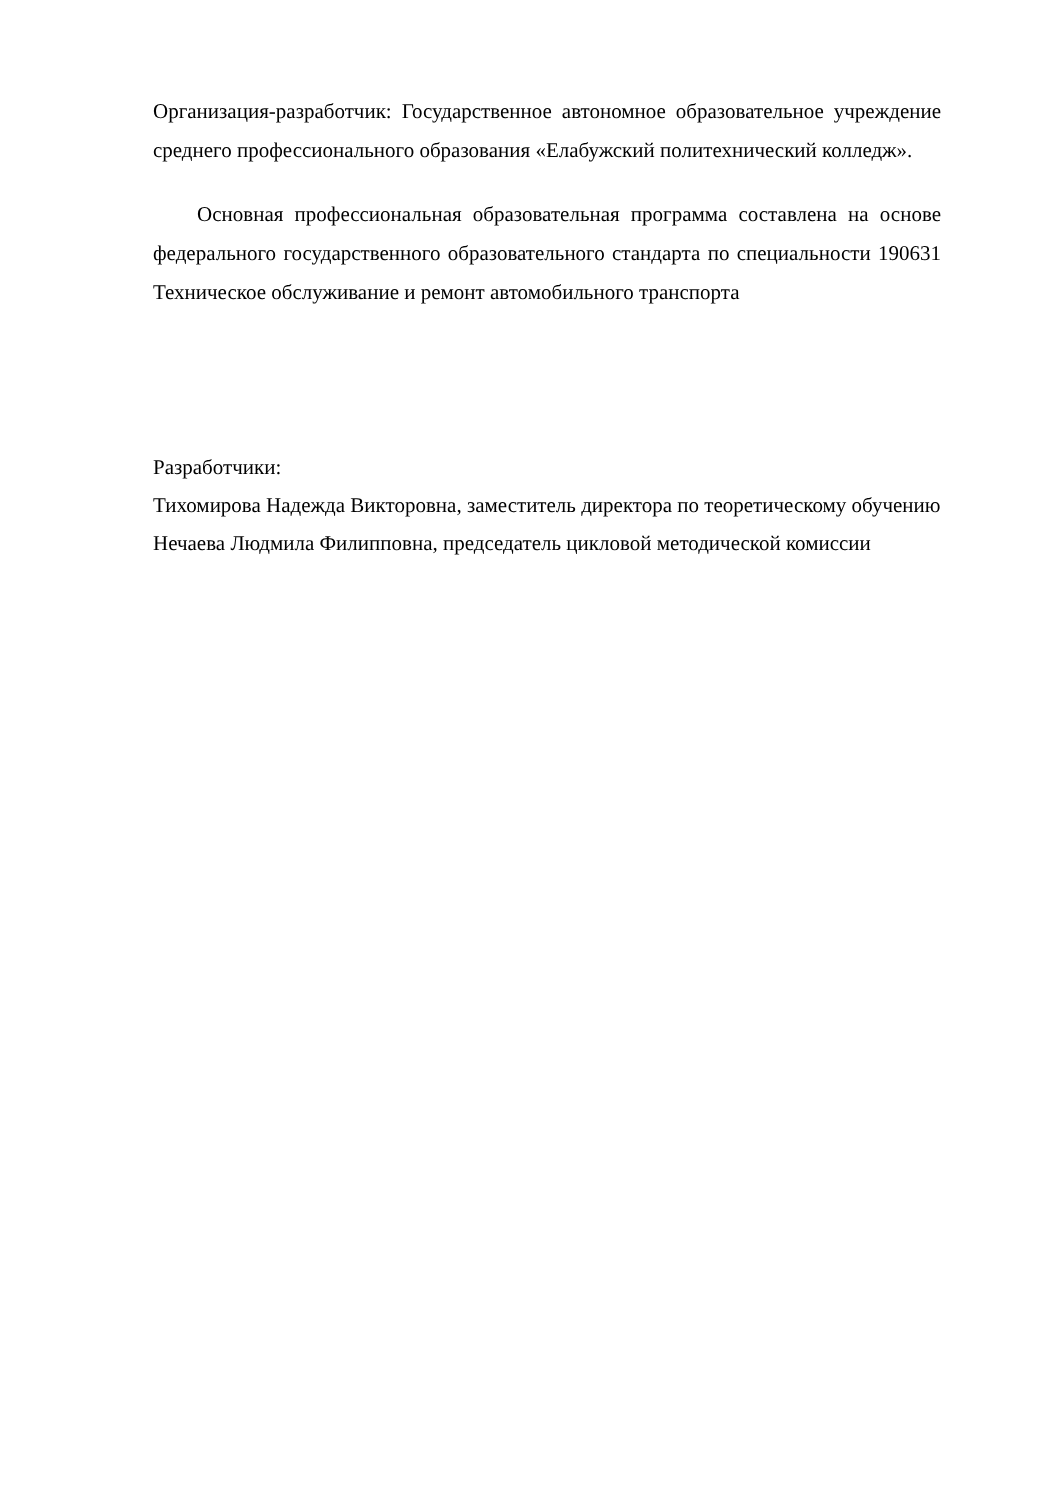Организация-разработчик: Государственное автономное образовательное учреждение среднего профессионального образования «Елабужский политехнический колледж».
Основная профессиональная образовательная программа составлена на основе федерального государственного образовательного стандарта по специальности 190631 Техническое обслуживание и ремонт автомобильного транспорта
Разработчики:
Тихомирова Надежда Викторовна, заместитель директора по теоретическому обучению
Нечаева Людмила Филипповна, председатель цикловой методической комиссии